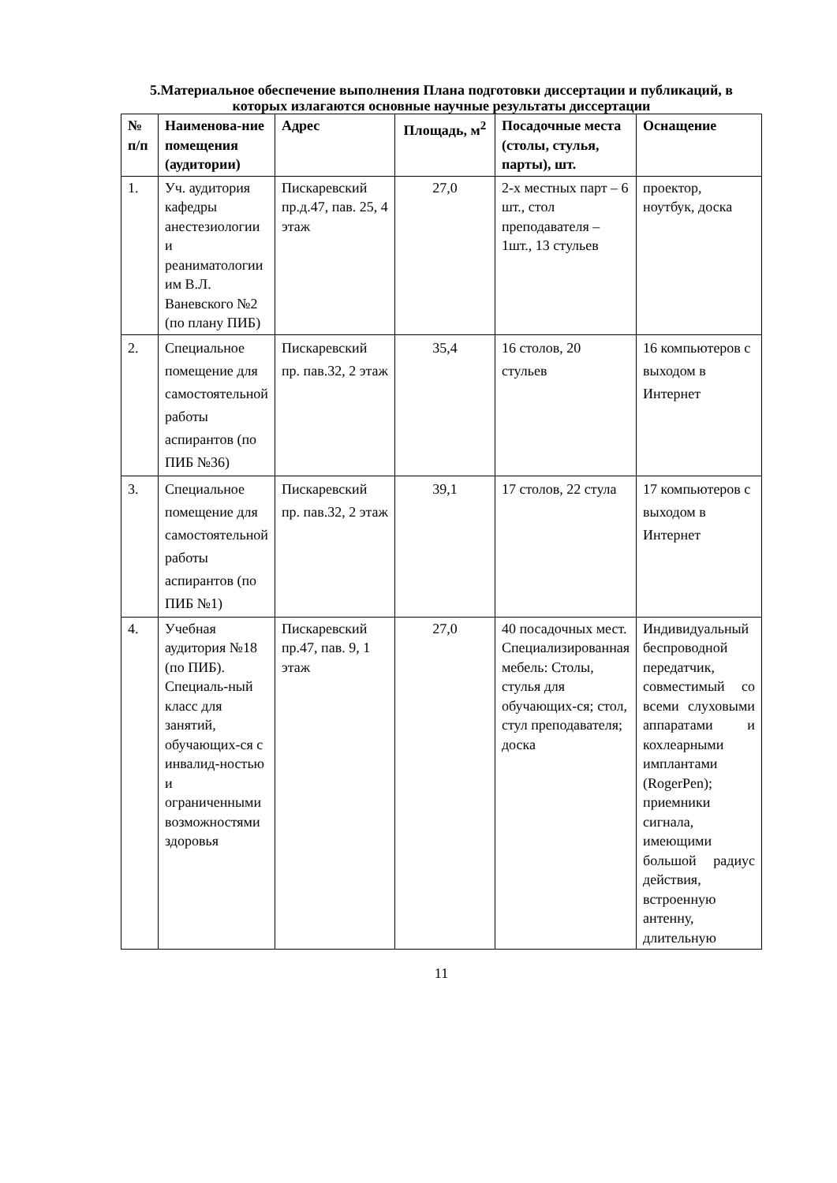5.Материальное обеспечение выполнения Плана подготовки диссертации и публикаций, в которых излагаются основные научные результаты диссертации
| № п/п | Наименова-ние помещения (аудитории) | Адрес | Площадь, м<sup>2</sup> | Посадочные места (столы, стулья, парты), шт. | Оснащение |
| --- | --- | --- | --- | --- | --- |
| 1. | Уч. аудитория кафедры анестезиологии и реаниматологии им В.Л. Ваневского №2 (по плану ПИБ) | Пискаревский пр.д.47, пав. 25, 4 этаж | 27,0 | 2-х местных парт – 6 шт., стол преподавателя – 1шт., 13 стульев | проектор, ноутбук, доска |
| 2. | Специальное помещение для самостоятельной работы аспирантов (по ПИБ №36) | Пискаревский пр. пав.32, 2 этаж | 35,4 | 16 столов, 20 стульев | 16 компьютеров с выходом в Интернет |
| 3. | Специальное помещение для самостоятельной работы аспирантов (по ПИБ №1) | Пискаревский пр. пав.32, 2 этаж | 39,1 | 17 столов, 22 стула | 17 компьютеров с выходом в Интернет |
| 4. | Учебная аудитория №18 (по ПИБ). Специаль-ный класс для занятий, обучающих-ся с инвалид-ностью и ограниченными возможностями здоровья | Пискаревский пр.47, пав. 9, 1 этаж | 27,0 | 40 посадочных мест. Специализированная мебель: Столы, стулья для обучающих-ся; стол, стул преподавателя; доска | Индивидуальный беспроводной передатчик, совместимый со всеми слуховыми аппаратами и кохлеарными имплантами (RogerPen); приемники сигнала, имеющими большой радиус действия, встроенную антенну, длительную |
11